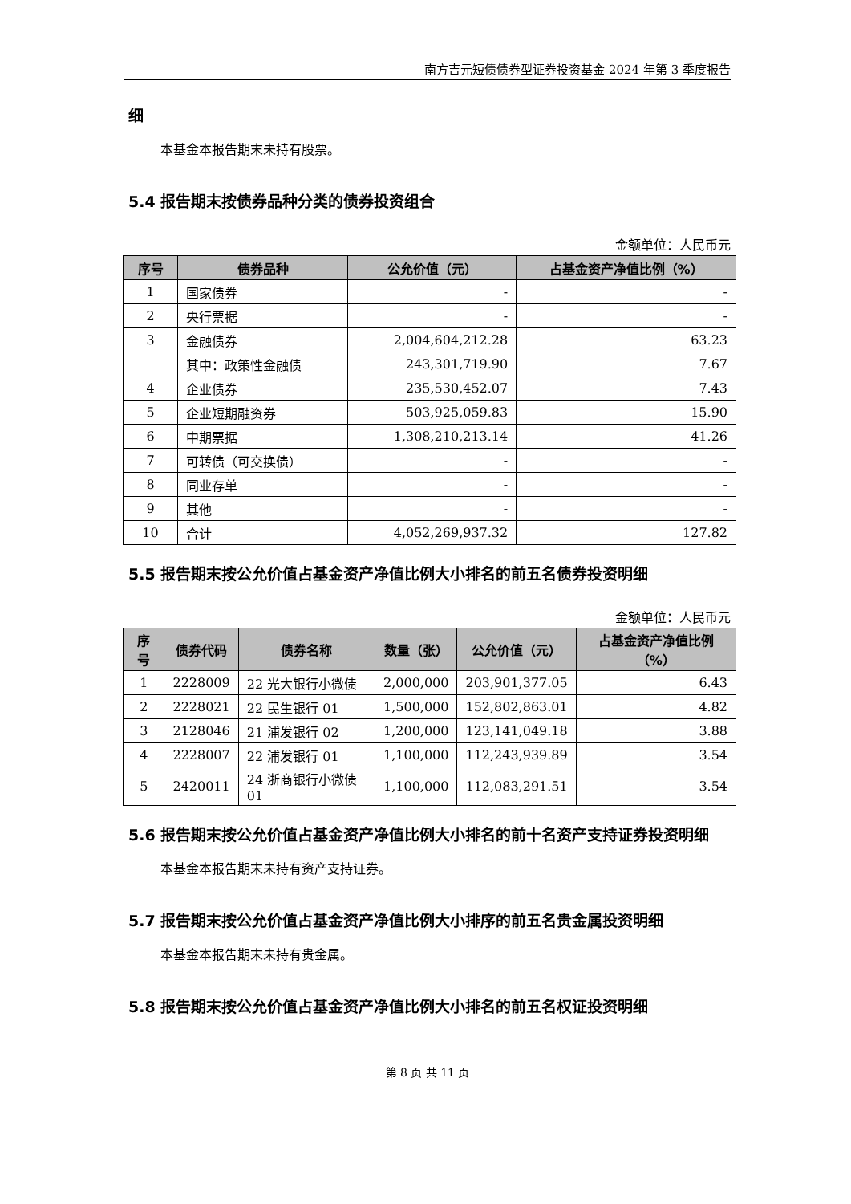南方吉元短债债券型证券投资基金 2024 年第 3 季度报告
细
本基金本报告期末未持有股票。
5.4 报告期末按债券品种分类的债券投资组合
金额单位：人民币元
| 序号 | 债券品种 | 公允价值（元） | 占基金资产净值比例（%） |
| --- | --- | --- | --- |
| 1 | 国家债券 | - | - |
| 2 | 央行票据 | - | - |
| 3 | 金融债券 | 2,004,604,212.28 | 63.23 |
| | 其中：政策性金融债 | 243,301,719.90 | 7.67 |
| 4 | 企业债券 | 235,530,452.07 | 7.43 |
| 5 | 企业短期融资券 | 503,925,059.83 | 15.90 |
| 6 | 中期票据 | 1,308,210,213.14 | 41.26 |
| 7 | 可转债（可交换债） | - | - |
| 8 | 同业存单 | - | - |
| 9 | 其他 | - | - |
| 10 | 合计 | 4,052,269,937.32 | 127.82 |
5.5 报告期末按公允价值占基金资产净值比例大小排名的前五名债券投资明细
金额单位：人民币元
| 序号 | 债券代码 | 债券名称 | 数量（张） | 公允价值（元） | 占基金资产净值比例（%） |
| --- | --- | --- | --- | --- | --- |
| 1 | 2228009 | 22 光大银行小微债 | 2,000,000 | 203,901,377.05 | 6.43 |
| 2 | 2228021 | 22 民生银行 01 | 1,500,000 | 152,802,863.01 | 4.82 |
| 3 | 2128046 | 21 浦发银行 02 | 1,200,000 | 123,141,049.18 | 3.88 |
| 4 | 2228007 | 22 浦发银行 01 | 1,100,000 | 112,243,939.89 | 3.54 |
| 5 | 2420011 | 24 浙商银行小微债 01 | 1,100,000 | 112,083,291.51 | 3.54 |
5.6 报告期末按公允价值占基金资产净值比例大小排名的前十名资产支持证券投资明细
本基金本报告期末未持有资产支持证券。
5.7 报告期末按公允价值占基金资产净值比例大小排序的前五名贵金属投资明细
本基金本报告期末未持有贵金属。
5.8 报告期末按公允价值占基金资产净值比例大小排名的前五名权证投资明细
第 8 页 共 11 页